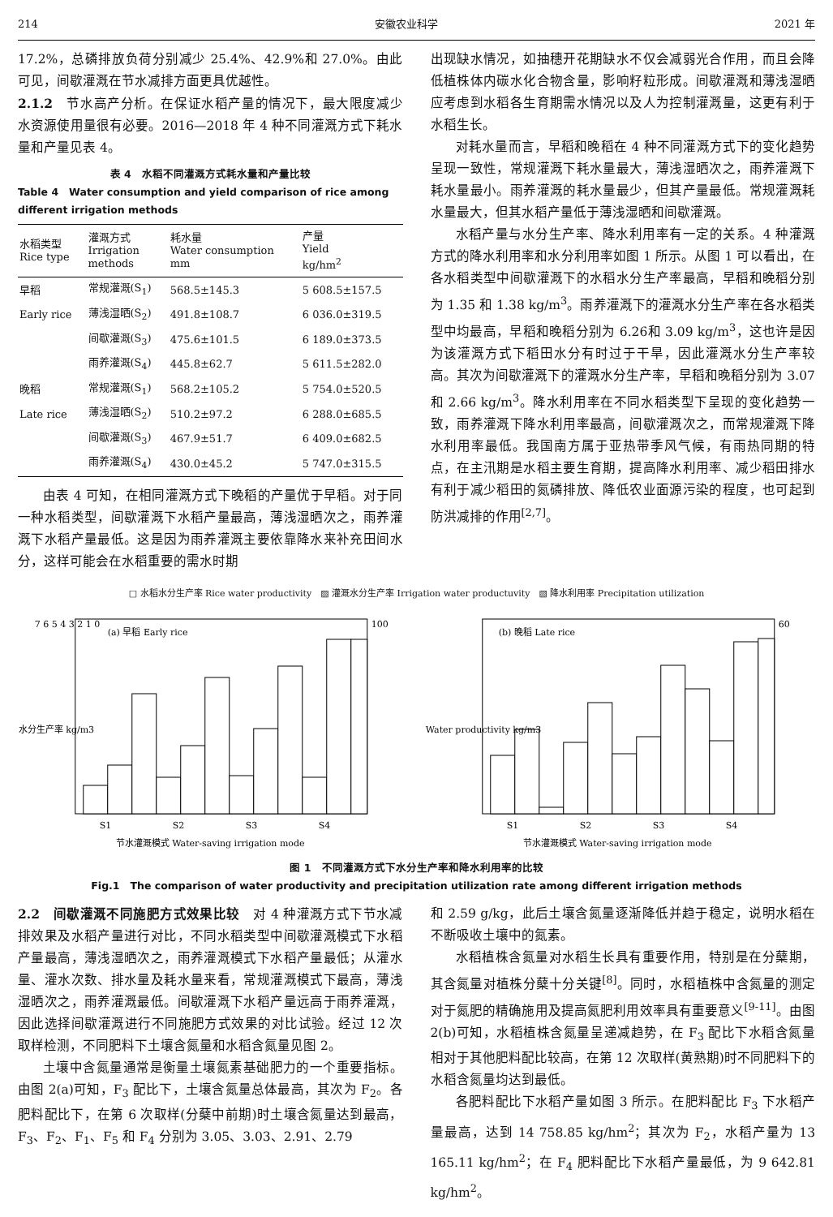214 安徽农业科学 2021 年
17.2%，总磷排放负荷分别减少 25.4%、42.9%和 27.0%。由此可见，间歇灌溉在节水减排方面更具优越性。
2.1.2　节水高产分析。在保证水稻产量的情况下，最大限度减少水资源使用量很有必要。2016—2018 年 4 种不同灌溉方式下耗水量和产量见表 4。
表 4　水稻不同灌溉方式耗水量和产量比较
Table 4　Water consumption and yield comparison of rice among different irrigation methods
| 水稻类型 Rice type | 灌溉方式 Irrigation methods | 耗水量 Water consumption mm | 产量 Yield kg/hm<sup>2</sup> |
| --- | --- | --- | --- |
| 早稻 | 常规灌溉(S<sub>1</sub>) | 568.5±145.3 | 5 608.5±157.5 |
| Early rice | 薄浅湿晒(S<sub>2</sub>) | 491.8±108.7 | 6 036.0±319.5 |
| | 间歇灌溉(S<sub>3</sub>) | 475.6±101.5 | 6 189.0±373.5 |
| | 雨养灌溉(S<sub>4</sub>) | 445.8±62.7 | 5 611.5±282.0 |
| 晚稻 | 常规灌溉(S<sub>1</sub>) | 568.2±105.2 | 5 754.0±520.5 |
| Late rice | 薄浅湿晒(S<sub>2</sub>) | 510.2±97.2 | 6 288.0±685.5 |
| | 间歇灌溉(S<sub>3</sub>) | 467.9±51.7 | 6 409.0±682.5 |
| | 雨养灌溉(S<sub>4</sub>) | 430.0±45.2 | 5 747.0±315.5 |
由表 4 可知，在相同灌溉方式下晚稻的产量优于早稻。对于同一种水稻类型，间歇灌溉下水稻产量最高，薄浅湿晒次之，雨养灌溉下水稻产量最低。这是因为雨养灌溉主要依靠降水来补充田间水分，这样可能会在水稻重要的需水时期
出现缺水情况，如抽穗开花期缺水不仅会减弱光合作用，而且会降低植株体内碳水化合物含量，影响籽粒形成。间歇灌溉和薄浅湿晒应考虑到水稻各生育期需水情况以及人为控制灌溉量，这更有利于水稻生长。
对耗水量而言，早稻和晚稻在 4 种不同灌溉方式下的变化趋势呈现一致性，常规灌溉下耗水量最大，薄浅湿晒次之，雨养灌溉下耗水量最小。雨养灌溉的耗水量最少，但其产量最低。常规灌溉耗水量最大，但其水稻产量低于薄浅湿晒和间歇灌溉。
水稻产量与水分生产率、降水利用率有一定的关系。4 种灌溉方式的降水利用率和水分利用率如图 1 所示。从图 1 可以看出，在各水稻类型中间歇灌溉下的水稻水分生产率最高，早稻和晚稻分别为 1.35 和 1.38 kg/m<sup>3</sup>。雨养灌溉下的灌溉水分生产率在各水稻类型中均最高，早稻和晚稻分别为 6.26和 3.09 kg/m<sup>3</sup>，这也许是因为该灌溉方式下稻田水分有时过于干旱，因此灌溉水分生产率较高。其次为间歇灌溉下的灌溉水分生产率，早稻和晚稻分别为 3.07 和 2.66 kg/m<sup>3</sup>。降水利用率在不同水稻类型下呈现的变化趋势一致，雨养灌溉下降水利用率最高，间歇灌溉次之，而常规灌溉下降水利用率最低。我国南方属于亚热带季风气候，有雨热同期的特点，在主汛期是水稻主要生育期，提高降水利用率、减少稻田排水有利于减少稻田的氮磷排放、降低农业面源污染的程度，也可起到防洪减排的作用<sup>[2,7]</sup>。
□ 水稻水分生产率 Rice water productivity　▨ 灌溉水分生产率 Irrigation water productuvity　▧ 降水利用率 Precipitation utilization
7 6 5 4 3 2 1 0
(a) 早稻 Early rice
S1
S2
S3
S4
节水灌溉模式 Water-saving irrigation mode
水分生产率 kg/m3
100
(b) 晚稻 Late rice
S1
S2
S3
S4
节水灌溉模式 Water-saving irrigation mode
Water productivity kg/m3
60
图 1　不同灌溉方式下水分生产率和降水利用率的比较
Fig.1　The comparison of water productivity and precipitation utilization rate among different irrigation methods
2.2　间歇灌溉不同施肥方式效果比较　对 4 种灌溉方式下节水减排效果及水稻产量进行对比，不同水稻类型中间歇灌溉模式下水稻产量最高，薄浅湿晒次之，雨养灌溉模式下水稻产量最低；从灌水量、灌水次数、排水量及耗水量来看，常规灌溉模式下最高，薄浅湿晒次之，雨养灌溉最低。间歇灌溉下水稻产量远高于雨养灌溉，因此选择间歇灌溉进行不同施肥方式效果的对比试验。经过 12 次取样检测，不同肥料下土壤含氮量和水稻含氮量见图 2。
土壤中含氮量通常是衡量土壤氮素基础肥力的一个重要指标。由图 2(a)可知，F<sub>3</sub> 配比下，土壤含氮量总体最高，其次为 F<sub>2</sub>。各肥料配比下，在第 6 次取样(分蘖中前期)时土壤含氮量达到最高，F<sub>3</sub>、F<sub>2</sub>、F<sub>1</sub>、F<sub>5</sub> 和 F<sub>4</sub> 分别为 3.05、3.03、2.91、2.79
和 2.59 g/kg，此后土壤含氮量逐渐降低并趋于稳定，说明水稻在不断吸收土壤中的氮素。
水稻植株含氮量对水稻生长具有重要作用，特别是在分蘖期，其含氮量对植株分蘖十分关键<sup>[8]</sup>。同时，水稻植株中含氮量的测定对于氮肥的精确施用及提高氮肥利用效率具有重要意义<sup>[9-11]</sup>。由图 2(b)可知，水稻植株含氮量呈递减趋势，在 F<sub>3</sub> 配比下水稻含氮量相对于其他肥料配比较高，在第 12 次取样(黄熟期)时不同肥料下的水稻含氮量均达到最低。
各肥料配比下水稻产量如图 3 所示。在肥料配比 F<sub>3</sub> 下水稻产量最高，达到 14 758.85 kg/hm<sup>2</sup>；其次为 F<sub>2</sub>，水稻产量为 13 165.11 kg/hm<sup>2</sup>；在 F<sub>4</sub> 肥料配比下水稻产量最低，为 9 642.81 kg/hm<sup>2</sup>。